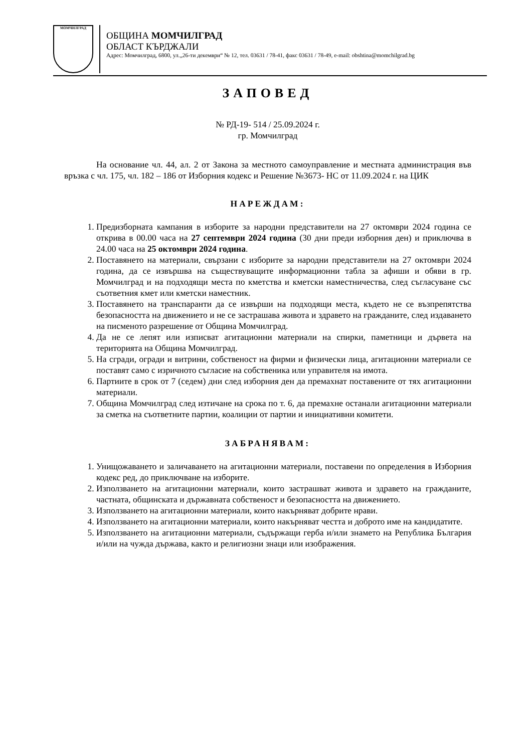МОМЧИЛГРАД
ОБЩИНА МОМЧИЛГРАД
ОБЛАСТ КЪРДЖАЛИ
Адрес: Момчилград, 6800, ул.„26-ти декември“ № 12, тел. 03631 / 78-41, факс 03631 / 78-49, e-mail: obshtina@momchilgrad.bg
ЗАПОВЕД
№ РД-19- 514 / 25.09.2024 г.
гр. Момчилград
На основание чл. 44, ал. 2 от Закона за местното самоуправление и местната администрация във връзка с чл. 175, чл. 182 – 186 от Изборния кодекс и Решение №3673- НС от 11.09.2024 г. на ЦИК
НАРЕЖДАМ:
1. Предизборната кампания в изборите за народни представители на 27 октомври 2024 година се открива в 00.00 часа на 27 септември 2024 година (30 дни преди изборния ден) и приключва в 24.00 часа на 25 октомври 2024 година.
2. Поставянето на материали, свързани с изборите за народни представители на 27 октомври 2024 година, да се извършва на съществуващите информационни табла за афиши и обяви в гр. Момчилград и на подходящи места по кметства и кметски наместничества, след съгласуване със съответния кмет или кметски наместник.
3. Поставянето на транспаранти да се извърши на подходящи места, където не се възпрепятства безопасността на движението и не се застрашава живота и здравето на гражданите, след издаването на писменото разрешение от Община Момчилград.
4. Да не се лепят или изписват агитационни материали на спирки, паметници и дървета на територията на Община Момчилград.
5. На сгради, огради и витрини, собственост на фирми и физически лица, агитационни материали се поставят само с изричното съгласие на собственика или управителя на имота.
6. Партиите в срок от 7 (седем) дни след изборния ден да премахнат поставените от тях агитационни материали.
7. Община Момчилград след изтичане на срока по т. 6, да премахне останали агитационни материали за сметка на съответните партии, коалиции от партии и инициативни комитети.
ЗАБРАНЯВАМ:
1. Унищожаването и заличаването на агитационни материали, поставени по определения в Изборния кодекс ред, до приключване на изборите.
2. Използването на агитационни материали, които застрашват живота и здравето на гражданите, частната, общинската и държавната собственост и безопасността на движението.
3. Използването на агитационни материали, които накърняват добрите нрави.
4. Използването на агитационни материали, които накърняват честта и доброто име на кандидатите.
5. Използването на агитационни материали, съдържащи герба и/или знамето на Република България и/или на чужда държава, както и религиозни знаци или изображения.